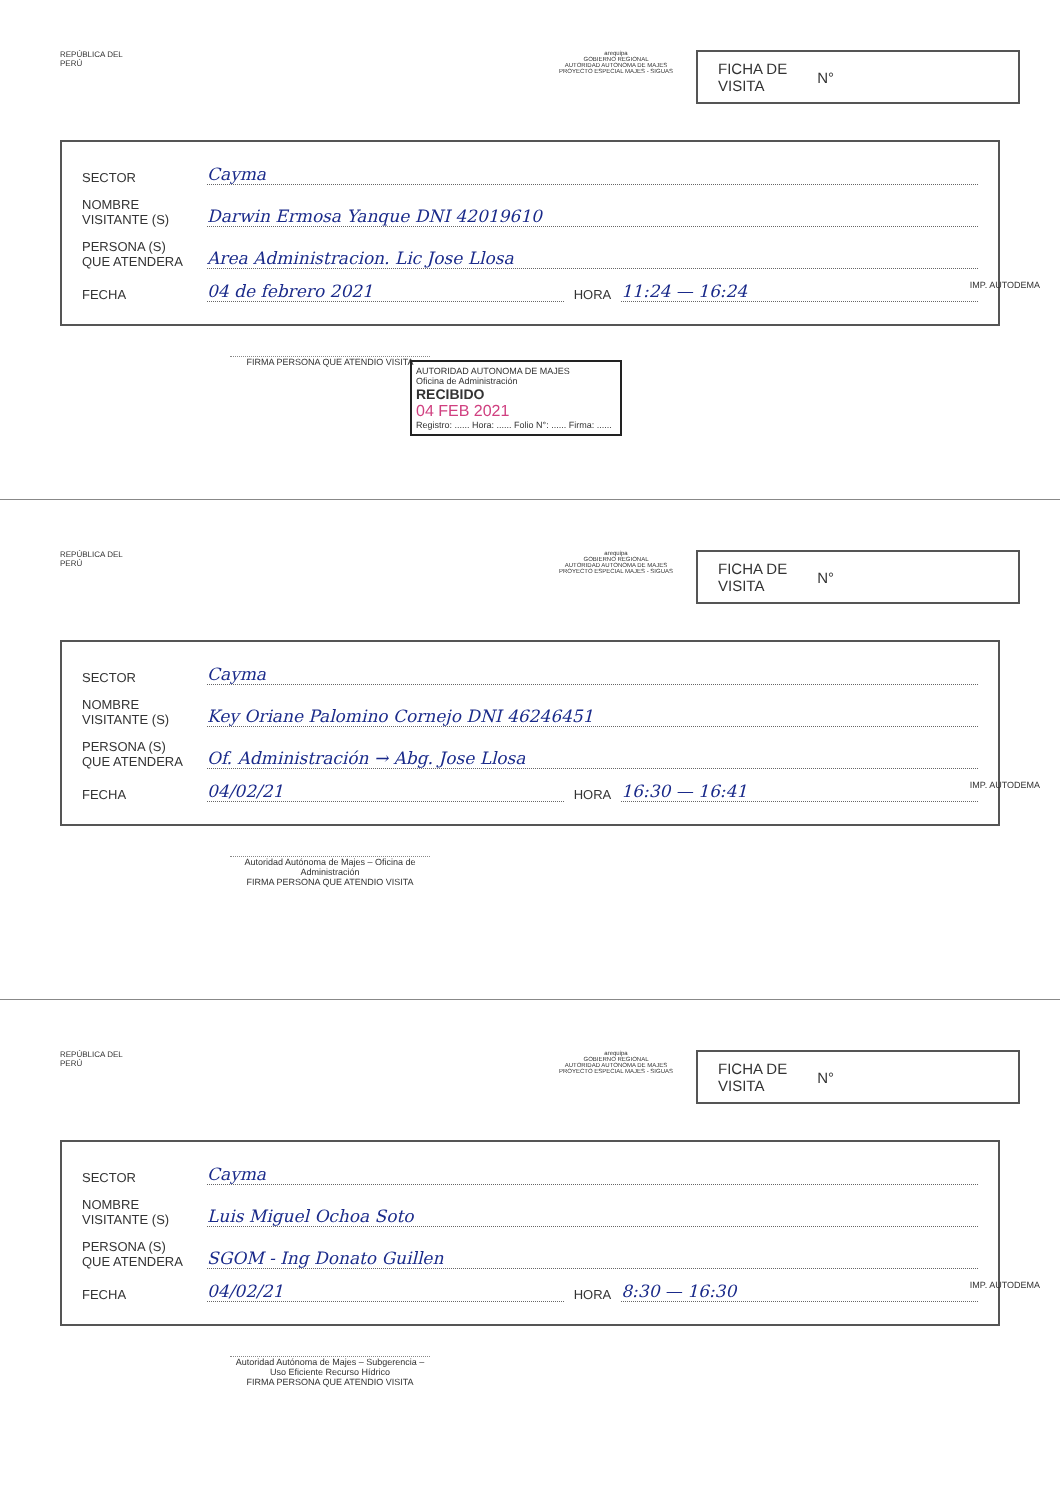REPÚBLICA DEL PERÚ
arequipa
GOBIERNO REGIONAL
AUTORIDAD AUTONOMA DE MAJES
PROYECTO ESPECIAL MAJES - SIGUAS
FICHA DE
VISITA N°
SECTOR Cayma
NOMBRE
VISITANTE (S) Darwin Ermosa Yanque DNI 42019610
PERSONA (S)
QUE ATENDERA Area Administracion. Lic Jose Llosa
FECHA 04 de febrero 2021 HORA 11:24 — 16:24
IMP. AUTODEMA
FIRMA PERSONA QUE ATENDIO VISITA
AUTORIDAD AUTONOMA DE MAJES
Oficina de Administración
RECIBIDO
04 FEB 2021
Registro: ...... Hora: ...... Folio N°: ...... Firma: ......
REPÚBLICA DEL PERÚ
arequipa
GOBIERNO REGIONAL
AUTORIDAD AUTONOMA DE MAJES
PROYECTO ESPECIAL MAJES - SIGUAS
FICHA DE
VISITA N°
SECTOR Cayma
NOMBRE
VISITANTE (S) Key Oriane Palomino Cornejo DNI 46246451
PERSONA (S)
QUE ATENDERA Of. Administración → Abg. Jose Llosa
FECHA 04/02/21 HORA 16:30 — 16:41
IMP. AUTODEMA
Autoridad Autónoma de Majes – Oficina de Administración
FIRMA PERSONA QUE ATENDIO VISITA
REPÚBLICA DEL PERÚ
arequipa
GOBIERNO REGIONAL
AUTORIDAD AUTONOMA DE MAJES
PROYECTO ESPECIAL MAJES - SIGUAS
FICHA DE
VISITA N°
SECTOR Cayma
NOMBRE
VISITANTE (S) Luis Miguel Ochoa Soto
PERSONA (S)
QUE ATENDERA SGOM - Ing Donato Guillen
FECHA 04/02/21 HORA 8:30 — 16:30
IMP. AUTODEMA
Autoridad Autónoma de Majes – Subgerencia – Uso Eficiente Recurso Hídrico
FIRMA PERSONA QUE ATENDIO VISITA